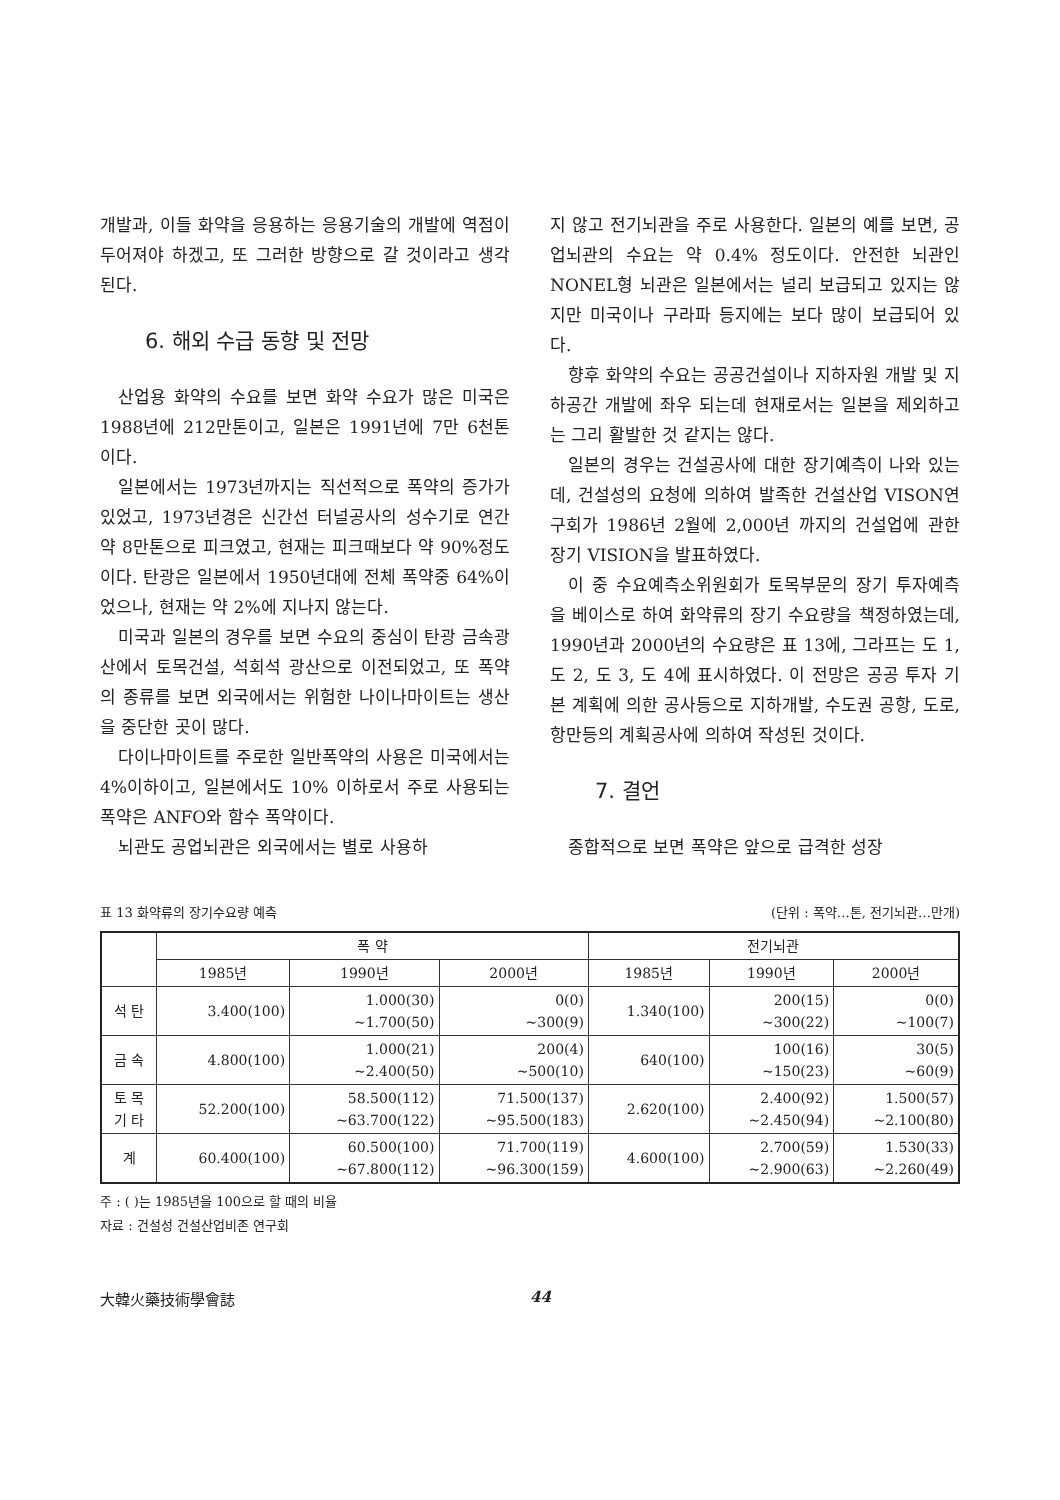개발과, 이들 화약을 응용하는 응용기술의 개발에 역점이 두어져야 하겠고, 또 그러한 방향으로 갈 것이라고 생각된다.
6. 해외 수급 동향 및 전망
산업용 화약의 수요를 보면 화약 수요가 많은 미국은 1988년에 212만톤이고, 일본은 1991년에 7만 6천톤이다.
일본에서는 1973년까지는 직선적으로 폭약의 증가가 있었고, 1973년경은 신간선 터널공사의 성수기로 연간 약 8만톤으로 피크였고, 현재는 피크때보다 약 90%정도이다. 탄광은 일본에서 1950년대에 전체 폭약중 64%이었으나, 현재는 약 2%에 지나지 않는다.
미국과 일본의 경우를 보면 수요의 중심이 탄광 금속광산에서 토목건설, 석회석 광산으로 이전되었고, 또 폭약의 종류를 보면 외국에서는 위험한 나이나마이트는 생산을 중단한 곳이 많다.
다이나마이트를 주로한 일반폭약의 사용은 미국에서는 4%이하이고, 일본에서도 10% 이하로서 주로 사용되는 폭약은 ANFO와 함수 폭약이다.
뇌관도 공업뇌관은 외국에서는 별로 사용하
지 않고 전기뇌관을 주로 사용한다. 일본의 예를 보면, 공업뇌관의 수요는 약 0.4% 정도이다. 안전한 뇌관인 NONEL형 뇌관은 일본에서는 널리 보급되고 있지는 않지만 미국이나 구라파 등지에는 보다 많이 보급되어 있다.
향후 화약의 수요는 공공건설이나 지하자원 개발 및 지하공간 개발에 좌우 되는데 현재로서는 일본을 제외하고는 그리 활발한 것 같지는 않다.
일본의 경우는 건설공사에 대한 장기예측이 나와 있는데, 건설성의 요청에 의하여 발족한 건설산업 VISON연구회가 1986년 2월에 2,000년 까지의 건설업에 관한 장기 VISION을 발표하였다.
이 중 수요예측소위원회가 토목부문의 장기 투자예측을 베이스로 하여 화약류의 장기 수요량을 책정하였는데, 1990년과 2000년의 수요량은 표 13에, 그라프는 도 1, 도 2, 도 3, 도 4에 표시하였다. 이 전망은 공공 투자 기본 계획에 의한 공사등으로 지하개발, 수도권 공항, 도로, 항만등의 계획공사에 의하여 작성된 것이다.
7. 결언
종합적으로 보면 폭약은 앞으로 급격한 성장
표 13 화약류의 장기수요량 예측 (단위 : 폭약…톤, 전기뇌관…만개)
| | 폭 약 | | | 전기뇌관 | | |
| --- | --- | --- | --- | --- | --- | --- |
| | 1985년 | 1990년 | 2000년 | 1985년 | 1990년 | 2000년 |
| 석 탄 | 3.400(100) | 1.000(30) ~1.700(50) | 0(0) ~300(9) | 1.340(100) | 200(15) ~300(22) | 0(0) ~100(7) |
| 금 속 | 4.800(100) | 1.000(21) ~2.400(50) | 200(4) ~500(10) | 640(100) | 100(16) ~150(23) | 30(5) ~60(9) |
| 토 목 기 타 | 52.200(100) | 58.500(112) ~63.700(122) | 71.500(137) ~95.500(183) | 2.620(100) | 2.400(92) ~2.450(94) | 1.500(57) ~2.100(80) |
| 계 | 60.400(100) | 60.500(100) ~67.800(112) | 71.700(119) ~96.300(159) | 4.600(100) | 2.700(59) ~2.900(63) | 1.530(33) ~2.260(49) |
주 : ( )는 1985년을 100으로 할 때의 비율
자료 : 건설성 건설산업비존 연구회
大韓火藥技術學會誌 44